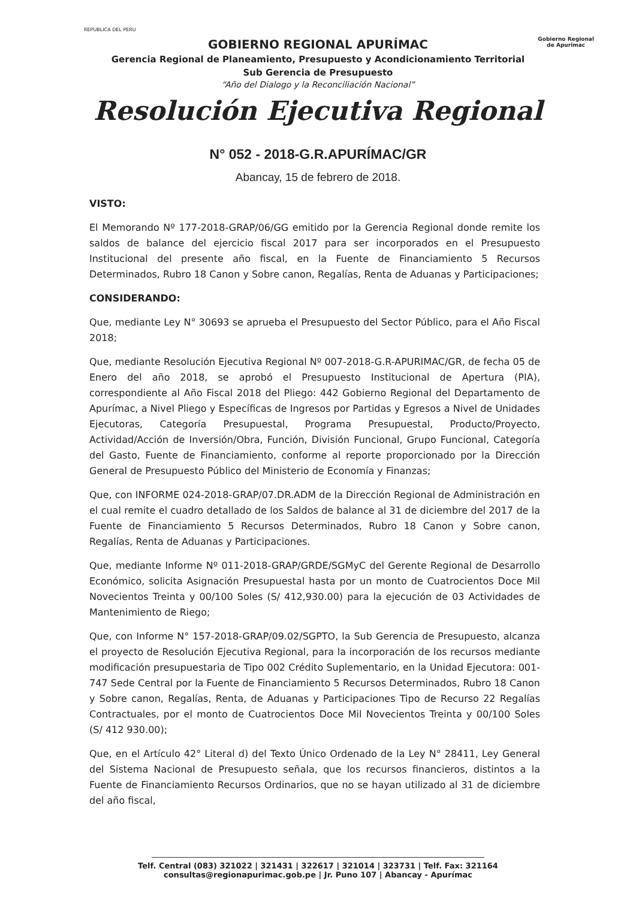REPUBLICA DEL PERU
Gobierno Regional
de Apurimac
GOBIERNO REGIONAL APURÍMAC
Gerencia Regional de Planeamiento, Presupuesto y Acondicionamiento Territorial
Sub Gerencia de Presupuesto
“Año del Dialogo y la Reconciliación Nacional”
Resolución Ejecutiva Regional
N° 052 - 2018-G.R.APURÍMAC/GR
Abancay, 15 de febrero de 2018.
VISTO:
El Memorando Nº 177-2018-GRAP/06/GG emitido por la Gerencia Regional donde remite los saldos de balance del ejercicio fiscal 2017 para ser incorporados en el Presupuesto Institucional del presente año fiscal, en la Fuente de Financiamiento 5 Recursos Determinados, Rubro 18 Canon y Sobre canon, Regalías, Renta de Aduanas y Participaciones;
CONSIDERANDO:
Que, mediante Ley N° 30693 se aprueba el Presupuesto del Sector Público, para el Año Fiscal 2018;
Que, mediante Resolución Ejecutiva Regional Nº 007-2018-G.R-APURIMAC/GR, de fecha 05 de Enero del año 2018, se aprobó el Presupuesto Institucional de Apertura (PIA), correspondiente al Año Fiscal 2018 del Pliego: 442 Gobierno Regional del Departamento de Apurímac, a Nivel Pliego y Específicas de Ingresos por Partidas y Egresos a Nivel de Unidades Ejecutoras, Categoría Presupuestal, Programa Presupuestal, Producto/Proyecto, Actividad/Acción de Inversión/Obra, Función, División Funcional, Grupo Funcional, Categoría del Gasto, Fuente de Financiamiento, conforme al reporte proporcionado por la Dirección General de Presupuesto Público del Ministerio de Economía y Finanzas;
Que, con INFORME 024-2018-GRAP/07.DR.ADM de la Dirección Regional de Administración en el cual remite el cuadro detallado de los Saldos de balance al 31 de diciembre del 2017 de la Fuente de Financiamiento 5 Recursos Determinados, Rubro 18 Canon y Sobre canon, Regalías, Renta de Aduanas y Participaciones.
Que, mediante Informe Nº 011-2018-GRAP/GRDE/SGMyC del Gerente Regional de Desarrollo Económico, solicita Asignación Presupuestal hasta por un monto de Cuatrocientos Doce Mil Novecientos Treinta y 00/100 Soles (S/ 412,930.00) para la ejecución de 03 Actividades de Mantenimiento de Riego;
Que, con Informe N° 157-2018-GRAP/09.02/SGPTO, la Sub Gerencia de Presupuesto, alcanza el proyecto de Resolución Ejecutiva Regional, para la incorporación de los recursos mediante modificación presupuestaria de Tipo 002 Crédito Suplementario, en la Unidad Ejecutora: 001-747 Sede Central por la Fuente de Financiamiento 5 Recursos Determinados, Rubro 18 Canon y Sobre canon, Regalías, Renta, de Aduanas y Participaciones Tipo de Recurso 22 Regalías Contractuales, por el monto de Cuatrocientos Doce Mil Novecientos Treinta y 00/100 Soles (S/ 412 930.00);
Que, en el Artículo 42° Literal d) del Texto Único Ordenado de la Ley N° 28411, Ley General del Sistema Nacional de Presupuesto señala, que los recursos financieros, distintos a la Fuente de Financiamiento Recursos Ordinarios, que no se hayan utilizado al 31 de diciembre del año fiscal,
Telf. Central (083) 321022 | 321431 | 322617 | 321014 | 323731 | Telf. Fax: 321164
consultas@regionapurimac.gob.pe | Jr. Puno 107 | Abancay - Apurímac